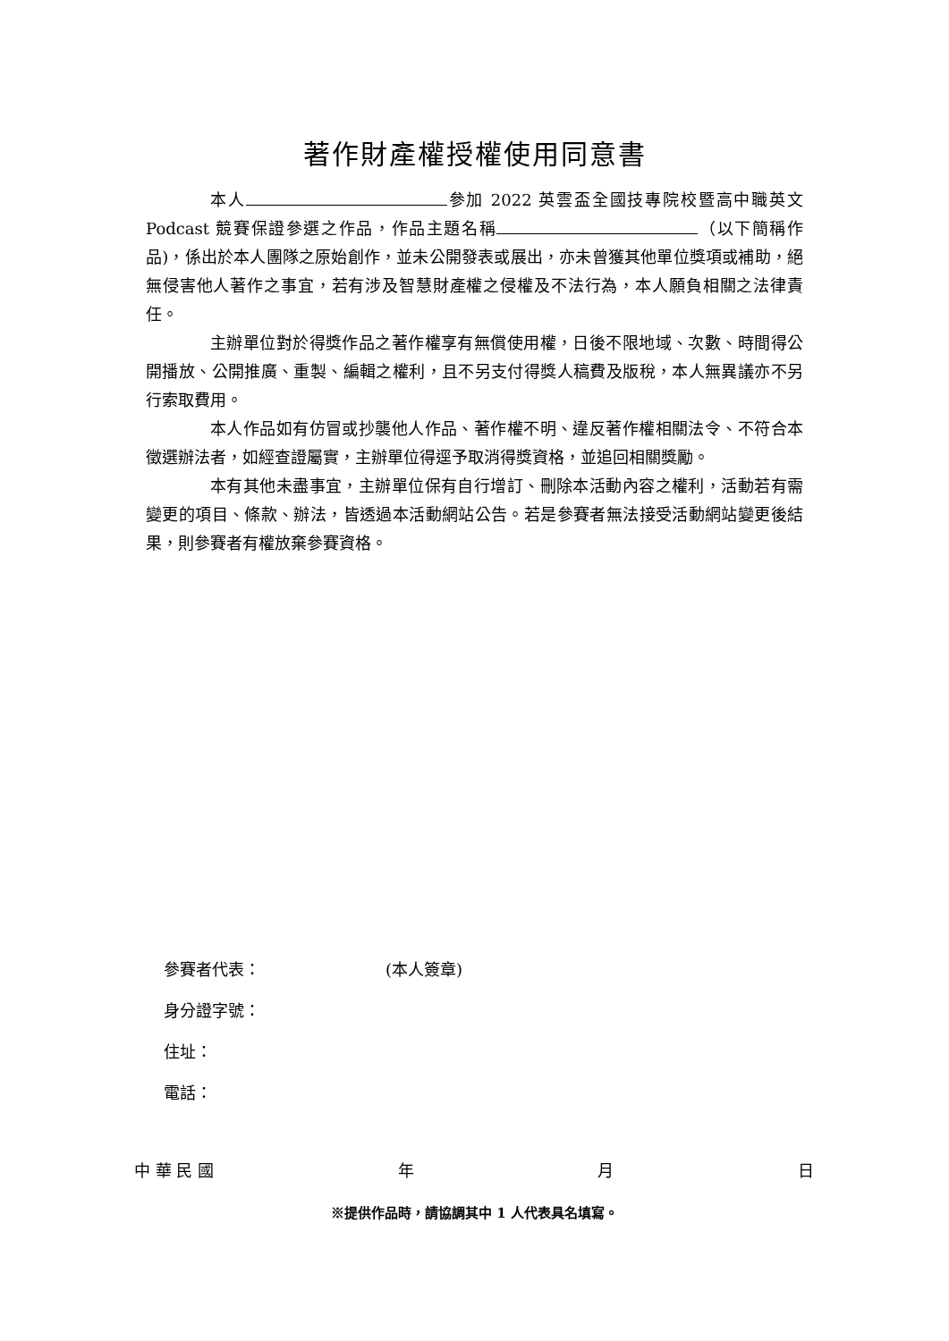著作財產權授權使用同意書
本人 參加 2022 英雲盃全國技專院校暨高中職英文 Podcast 競賽保證參選之作品，作品主題名稱 （以下簡稱作品)，係出於本人團隊之原始創作，並未公開發表或展出，亦未曾獲其他單位獎項或補助，絕無侵害他人著作之事宜，若有涉及智慧財產權之侵權及不法行為，本人願負相關之法律責任。
主辦單位對於得獎作品之著作權享有無償使用權，日後不限地域、次數、時間得公開播放、公開推廣、重製、編輯之權利，且不另支付得獎人稿費及版稅，本人無異議亦不另行索取費用。
本人作品如有仿冒或抄襲他人作品、著作權不明、違反著作權相關法令、不符合本徵選辦法者，如經查證屬實，主辦單位得逕予取消得獎資格，並追回相關獎勵。
本有其他未盡事宜，主辦單位保有自行增訂、刪除本活動內容之權利，活動若有需變更的項目、條款、辦法，皆透過本活動網站公告。若是參賽者無法接受活動網站變更後結果，則參賽者有權放棄參賽資格。
參賽者代表： (本人簽章)
身分證字號：
住址：
電話：
中 華 民 國 年 月 日
※提供作品時，請協調其中 1 人代表具名填寫。